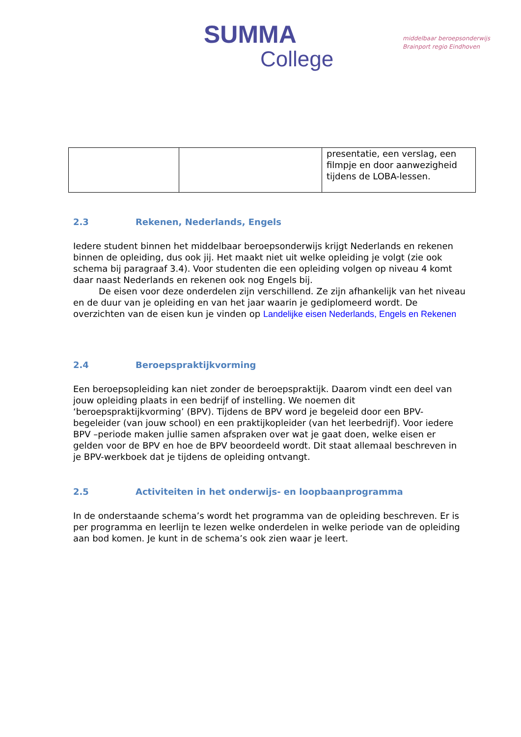SUMMA
College
middelbaar beroepsonderwijs
Brainport regio Eindhoven
| | | presentatie, een verslag, een filmpje en door aanwezigheid tijdens de LOBA-lessen. |
2.3 Rekenen, Nederlands, Engels
Iedere student binnen het middelbaar beroepsonderwijs krijgt Nederlands en rekenen binnen de opleiding, dus ook jij. Het maakt niet uit welke opleiding je volgt (zie ook schema bij paragraaf 3.4). Voor studenten die een opleiding volgen op niveau 4 komt daar naast Nederlands en rekenen ook nog Engels bij.
De eisen voor deze onderdelen zijn verschillend. Ze zijn afhankelijk van het niveau en de duur van je opleiding en van het jaar waarin je gediplomeerd wordt. De overzichten van de eisen kun je vinden op Landelijke eisen Nederlands, Engels en Rekenen
2.4 Beroepspraktijkvorming
Een beroepsopleiding kan niet zonder de beroepspraktijk. Daarom vindt een deel van jouw opleiding plaats in een bedrijf of instelling. We noemen dit ‘beroepspraktijkvorming’ (BPV). Tijdens de BPV word je begeleid door een BPV-begeleider (van jouw school) en een praktijkopleider (van het leerbedrijf). Voor iedere BPV –periode maken jullie samen afspraken over wat je gaat doen, welke eisen er gelden voor de BPV en hoe de BPV beoordeeld wordt. Dit staat allemaal beschreven in je BPV-werkboek dat je tijdens de opleiding ontvangt.
2.5 Activiteiten in het onderwijs- en loopbaanprogramma
In de onderstaande schema’s wordt het programma van de opleiding beschreven. Er is per programma en leerlijn te lezen welke onderdelen in welke periode van de opleiding aan bod komen. Je kunt in de schema’s ook zien waar je leert.